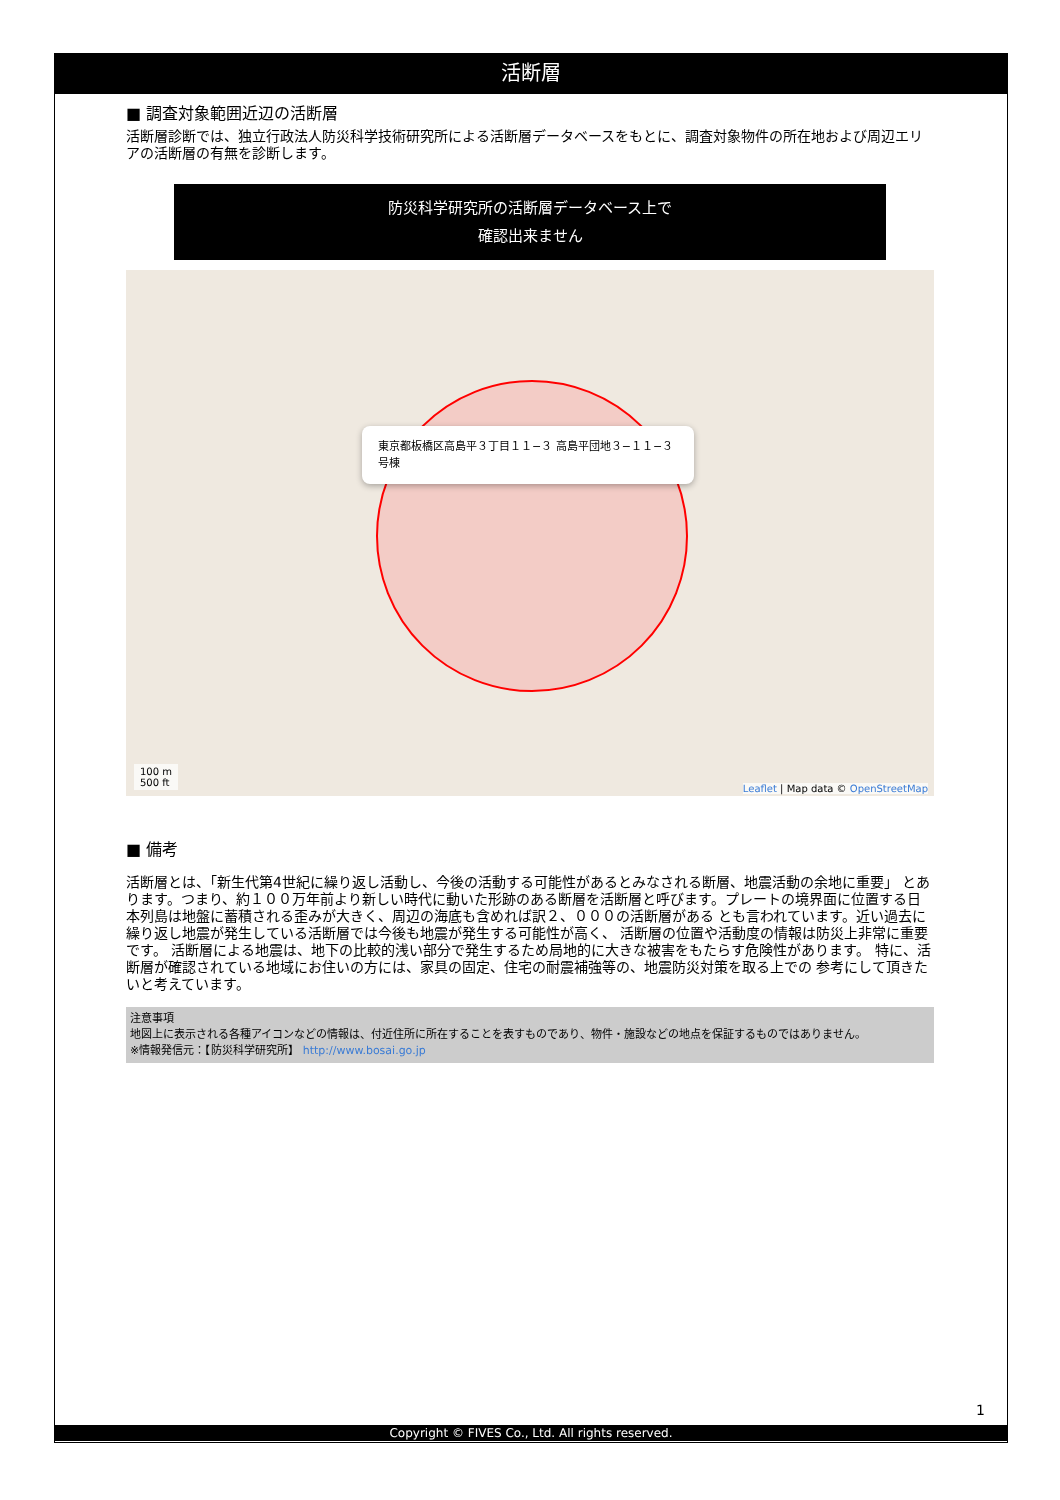活断層
■ 調査対象範囲近辺の活断層
活断層診断では、独立行政法人防災科学技術研究所による活断層データベースをもとに、調査対象物件の所在地および周辺エリアの活断層の有無を診断します。
防災科学研究所の活断層データベース上で
確認出来ません
東京都板橋区高島平３丁目１１−３ 高島平団地３−１１−３号棟
100 m
500 ft
Leaflet | Map data © OpenStreetMap
■ 備考
活断層とは、「新生代第4世紀に繰り返し活動し、今後の活動する可能性があるとみなされる断層、地震活動の余地に重要」 とあります。つまり、約１００万年前より新しい時代に動いた形跡のある断層を活断層と呼びます。プレートの境界面に位置する日本列島は地盤に蓄積される歪みが大きく、周辺の海底も含めれば訳２、０００の活断層がある とも言われています。近い過去に繰り返し地震が発生している活断層では今後も地震が発生する可能性が高く、 活断層の位置や活動度の情報は防災上非常に重要です。 活断層による地震は、地下の比較的浅い部分で発生するため局地的に大きな被害をもたらす危険性があります。 特に、活断層が確認されている地域にお住いの方には、家具の固定、住宅の耐震補強等の、地震防災対策を取る上での 参考にして頂きたいと考えています。
注意事項
地図上に表示される各種アイコンなどの情報は、付近住所に所在することを表すものであり、物件・施設などの地点を保証するものではありません。
※情報発信元：【防災科学研究所】 http://www.bosai.go.jp
1
Copyright © FIVES Co., Ltd. All rights reserved.